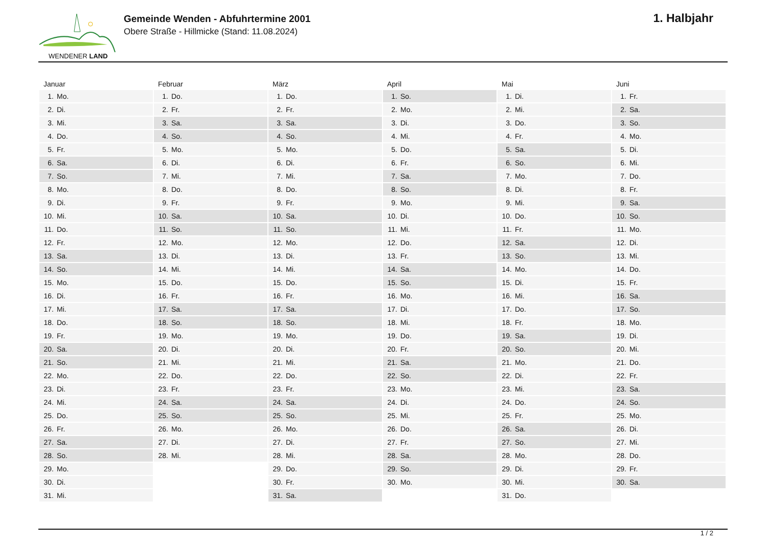WENDENER LAND
Gemeinde Wenden - Abfuhrtermine 2001
Obere Straße - Hillmicke (Stand: 11.08.2024)
1. Halbjahr
| Januar | Februar | März | April | Mai | Juni |
| --- | --- | --- | --- | --- | --- |
| 1. Mo. | 1. Do. | 1. Do. | 1. So. | 1. Di. | 1. Fr. |
| 2. Di. | 2. Fr. | 2. Fr. | 2. Mo. | 2. Mi. | 2. Sa. |
| 3. Mi. | 3. Sa. | 3. Sa. | 3. Di. | 3. Do. | 3. So. |
| 4. Do. | 4. So. | 4. So. | 4. Mi. | 4. Fr. | 4. Mo. |
| 5. Fr. | 5. Mo. | 5. Mo. | 5. Do. | 5. Sa. | 5. Di. |
| 6. Sa. | 6. Di. | 6. Di. | 6. Fr. | 6. So. | 6. Mi. |
| 7. So. | 7. Mi. | 7. Mi. | 7. Sa. | 7. Mo. | 7. Do. |
| 8. Mo. | 8. Do. | 8. Do. | 8. So. | 8. Di. | 8. Fr. |
| 9. Di. | 9. Fr. | 9. Fr. | 9. Mo. | 9. Mi. | 9. Sa. |
| 10. Mi. | 10. Sa. | 10. Sa. | 10. Di. | 10. Do. | 10. So. |
| 11. Do. | 11. So. | 11. So. | 11. Mi. | 11. Fr. | 11. Mo. |
| 12. Fr. | 12. Mo. | 12. Mo. | 12. Do. | 12. Sa. | 12. Di. |
| 13. Sa. | 13. Di. | 13. Di. | 13. Fr. | 13. So. | 13. Mi. |
| 14. So. | 14. Mi. | 14. Mi. | 14. Sa. | 14. Mo. | 14. Do. |
| 15. Mo. | 15. Do. | 15. Do. | 15. So. | 15. Di. | 15. Fr. |
| 16. Di. | 16. Fr. | 16. Fr. | 16. Mo. | 16. Mi. | 16. Sa. |
| 17. Mi. | 17. Sa. | 17. Sa. | 17. Di. | 17. Do. | 17. So. |
| 18. Do. | 18. So. | 18. So. | 18. Mi. | 18. Fr. | 18. Mo. |
| 19. Fr. | 19. Mo. | 19. Mo. | 19. Do. | 19. Sa. | 19. Di. |
| 20. Sa. | 20. Di. | 20. Di. | 20. Fr. | 20. So. | 20. Mi. |
| 21. So. | 21. Mi. | 21. Mi. | 21. Sa. | 21. Mo. | 21. Do. |
| 22. Mo. | 22. Do. | 22. Do. | 22. So. | 22. Di. | 22. Fr. |
| 23. Di. | 23. Fr. | 23. Fr. | 23. Mo. | 23. Mi. | 23. Sa. |
| 24. Mi. | 24. Sa. | 24. Sa. | 24. Di. | 24. Do. | 24. So. |
| 25. Do. | 25. So. | 25. So. | 25. Mi. | 25. Fr. | 25. Mo. |
| 26. Fr. | 26. Mo. | 26. Mo. | 26. Do. | 26. Sa. | 26. Di. |
| 27. Sa. | 27. Di. | 27. Di. | 27. Fr. | 27. So. | 27. Mi. |
| 28. So. | 28. Mi. | 28. Mi. | 28. Sa. | 28. Mo. | 28. Do. |
| 29. Mo. | | 29. Do. | 29. So. | 29. Di. | 29. Fr. |
| 30. Di. | | 30. Fr. | 30. Mo. | 30. Mi. | 30. Sa. |
| 31. Mi. | | 31. Sa. | | 31. Do. | |
1 / 2